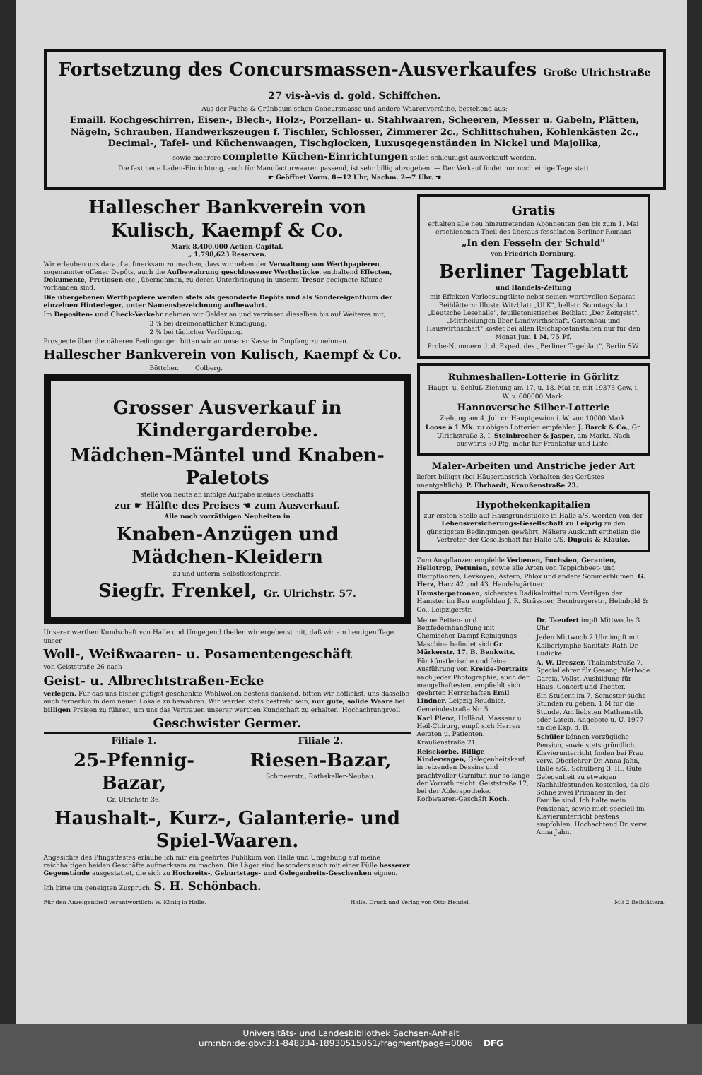Fortsetzung des Concursmassen-Ausverkaufes Große Ulrichstraße 27 vis-à-vis d. gold. Schiffchen.
Aus der Fuchs & Grünbaum'schen Concursmasse und andere Waarenvorräthe, bestehend aus:
Emaill. Kochgeschirren, Eisen-, Blech-, Holz-, Porzellan- u. Stahlwaaren, Scheeren, Messer u. Gabeln, Plätten, Nägeln, Schrauben, Handwerkszeugen f. Tischler, Schlosser, Zimmerer 2c., Schlittschuhen, Kohlenkästen 2c., Decimal-, Tafel- und Küchenwaagen, Tischglocken, Luxusgegenständen in Nickel und Majolika,
sowie mehrere complette Küchen-Einrichtungen sollen schleunigst ausverkauft werden.
Die fast neue Laden-Einrichtung, auch für Manufacturwaaren passend, ist sehr billig abzugeben. — Der Verkauf findet nur noch einige Tage statt.
☛ Geöffnet Vorm. 8—12 Uhr, Nachm. 2—7 Uhr. ☚
Hallescher Bankverein von Kulisch, Kaempf & Co.
Mark 8,400,000 Actien-Capital.
„ 1,798,623 Reserven.
Wir erlauben uns darauf aufmerksam zu machen, dass wir neben der Verwaltung von Werthpapieren, sogenannter offener Depôts, auch die Aufbewahrung geschlossener Werthstücke, enthaltend Effecten, Dokumente, Pretiosen etc., übernehmen, zu deren Unterbringung in unserm Tresor geeignete Räume vorhanden sind.
Die übergebenen Werthpapiere werden stets als gesonderte Depôts und als Sondereigenthum der einzelnen Hinterleger, unter Namensbezeichnung aufbewahrt.
Im Depositen- und Check-Verkehr nehmen wir Gelder an und verzinsen dieselben bis auf Weiteres mit;
3 % bei dreimonatlicher Kündigung,
2 % bei täglicher Verfügung.
Prospecte über die näheren Bedingungen bitten wir an unserer Kasse in Empfang zu nehmen.
Hallescher Bankverein von Kulisch, Kaempf & Co.
Böttcher. Colberg.
Grosser Ausverkauf in Kindergarderobe.
Mädchen-Mäntel und Knaben-Paletots
stelle von heute an infolge Aufgabe meines Geschäfts
zur ☛ Hälfte des Preises ☚ zum Ausverkauf.
Alle noch vorräthigen Neuheiten in
Knaben-Anzügen und Mädchen-Kleidern
zu und unterm Selbstkostenpreis.
Siegfr. Frenkel, Gr. Ulrichstr. 57.
Unserer werthen Kundschaft von Halle und Umgegend theilen wir ergebenst mit, daß wir am heutigen Tage unser
Woll-, Weißwaaren- u. Posamentengeschäft
von Geiststraße 26 nach
Geist- u. Albrechtstraßen-Ecke
verlegen. Für das uns bisher gütigst geschenkte Wohlwollen bestens dankend, bitten wir höflichst, uns dasselbe auch fernerhin in dem neuen Lokale zu bewahren. Wir werden stets bestrebt sein, nur gute, solide Waare bei billigen Preisen zu führen, um uns das Vertrauen unserer werthen Kundschaft zu erhalten. Hochachtungsvoll
Geschwister Germer.
Filiale 1.
25-Pfennig-Bazar,
Gr. Ulrichstr. 36.
Filiale 2.
Riesen-Bazar,
Schmeerstr., Rathskeller-Neubau.
Haushalt-, Kurz-, Galanterie- und Spiel-Waaren.
Angesichts des Pfingstfestes erlaube ich mir ein geehrtes Publikum von Halle und Umgebung auf meine reichhaltigen beiden Geschäfte aufmerksam zu machen. Die Läger sind besonders auch mit einer Fülle besserer Gegenstände ausgestattet, die sich zu Hochzeits-, Geburtstags- und Gelegenheits-Geschenken eignen.
Ich bitte um geneigten Zuspruch. S. H. Schönbach.
Gratis
erhalten alle neu hinzutretenden Abonnenten den bis zum 1. Mai erschienenen Theil des überaus fesselnden Berliner Romans
„In den Fesseln der Schuld"
von Friedrich Dernburg.
Berliner Tageblatt
und Handels-Zeitung
mit Effekten-Verloosungsliste nebst seinen werthvollen Separat-Beiblättern: Illustr. Witzblatt „ULK", belletr. Sonntagsblatt „Deutsche Lesehalle", feuilletonistisches Beiblatt „Der Zeitgeist", „Mittheilungen über Landwirthschaft, Gartenbau und Hauswirthschaft" kostet bei allen Reichspostanstalten nur für den Monat Juni 1 M. 75 Pf.
Probe-Nummern d. d. Exped. des „Berliner Tageblatt", Berlin SW.
Ruhmeshallen-Lotterie in Görlitz
Haupt- u. Schluß-Ziehung am 17. u. 18. Mai cr. mit 19376 Gew. i. W. v. 600000 Mark.
Hannoversche Silber-Lotterie
Ziehung am 4. Juli cr. Hauptgewinn i. W. von 10000 Mark.
Loose à 1 Mk. zu obigen Lotterien empfehlen J. Barck & Co., Gr. Ulrichstraße 3, I, Steinbrecher & Jasper, am Markt. Nach auswärts 30 Pfg. mehr für Frankatur und Liste.
Maler-Arbeiten und Anstriche jeder Art
liefert billigst (bei Häuseranstrich Vorhalten des Gerüstes unentgeltlich). P. Ehrhardt, Kraußenstraße 23.
Hypothekenkapitalien
zur ersten Stelle auf Hausgrundstücke in Halle a/S. werden von der Lebensversicherungs-Gesellschaft zu Leipzig zu den günstigsten Bedingungen gewährt. Nähere Auskunft ertheilen die Vertreter der Gesellschaft für Halle a/S. Dupuis & Klauke.
Zum Auspflanzen empfehle Verbenen, Fuchsien, Geranien, Heliotrop, Petunien, sowie alle Arten von Teppichbeet- und Blattpflanzen, Levkoyen, Astern, Phlox und andere Sommerblumen. G. Herz, Harz 42 und 43, Handelsgärtner.
Hamsterpatronen, sicherstes Radikalmittel zum Vertilgen der Hamster im Bau empfehlen J. R. Strässner, Bernburgerstr., Helmbold & Co., Leipzigerstr.
Meine Betten- und Bettfedernhandlung mit Chemischer Dampf-Reinigungs-Maschine befindet sich Gr. Märkerstr. 17. B. Benkwitz.
Für künstlerische und feine Ausführung von Kreide-Portraits nach jeder Photographie, auch der mangelhaftesten, empfiehlt sich geehrten Herrschaften Emil Lindner, Leipzig-Reudnitz, Gemeindestraße Nr. 5.
Karl Plenz, Holländ. Masseur u. Heil-Chirurg, empf. sich Herren Aerzten u. Patienten. Kraußenstraße 21.
Reisekörbe. Billige Kinderwagen, Gelegenheitskauf, in reizenden Dessins und prachtvoller Garnitur, nur so lange der Vorrath reicht. Geiststraße 17, bei der Ablerapotheke. Korbwaaren-Geschäft Koch.
Dr. Taeufert impft Mittwochs 3 Uhr.
Jeden Mittwoch 2 Uhr impft mit Kälberlymphe Sanitäts-Rath Dr. Lüdicke.
A. W. Dreszer, Thalamtstraße 7. Speciallehrer für Gesang. Methode Garcia. Vollst. Ausbildung für Haus, Concert und Theater.
Ein Student im 7. Semester sucht Stunden zu geben, 1 M für die Stunde. Am liebsten Mathematik oder Latein. Angebote u. U. 1977 an die Exp. d. B.
Schüler können vorzügliche Pension, sowie stets gründlich. Klavierunterricht finden bei Frau verw. Oberlehrer Dr. Anna Jahn, Halle a/S., Schulberg 3, III. Gute Gelegenheit zu etwaigen Nachhilfestunden kostenlos, da als Söhne zwei Primaner in der Familie sind. Ich halte mein Pensionat, sowie mich speciell im Klavierunterricht bestens empfohlen. Hochachtend Dr. verw. Anna Jahn.
Für den Anzeigentheil verantwortlich: W. König in Halle. Halle. Druck und Verlag von Otto Hendel. Mit 2 Beiblättern.
Universitäts- und Landesbibliothek Sachsen-Anhalt
urn:nbn:de:gbv:3:1-848334-18930515051/fragment/page=0006 DFG